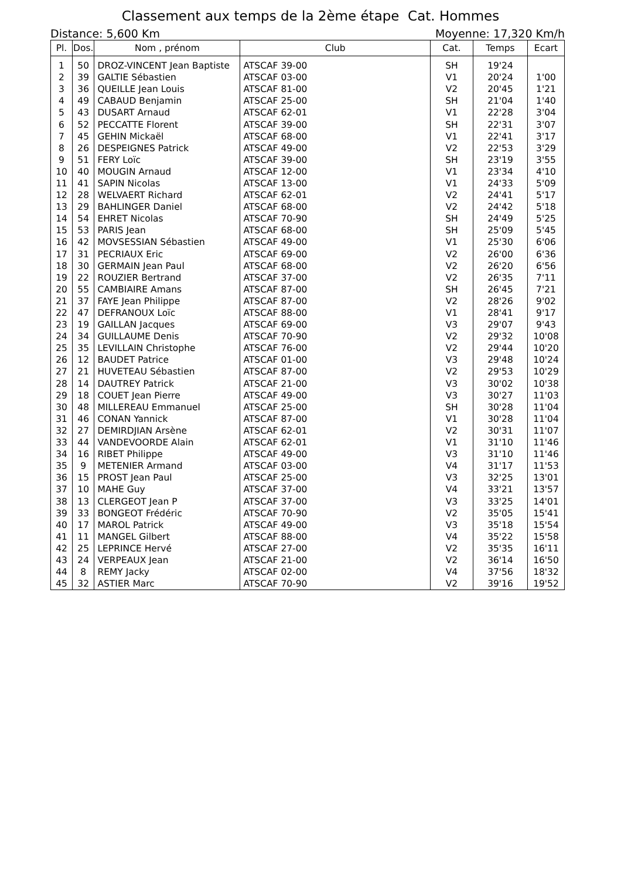Classement aux temps de la 2ème étape Cat. Hommes
Distance: 5,600 Km Moyenne: 17,320 Km/h
| Pl. | Dos. | Nom , prénom | Club | Cat. | Temps | Ecart |
| --- | --- | --- | --- | --- | --- | --- |
| 1 | 50 | DROZ-VINCENT Jean Baptiste | ATSCAF 39-00 | SH | 19'24 | |
| 2 | 39 | GALTIE Sébastien | ATSCAF 03-00 | V1 | 20'24 | 1'00 |
| 3 | 36 | QUEILLE Jean Louis | ATSCAF 81-00 | V2 | 20'45 | 1'21 |
| 4 | 49 | CABAUD Benjamin | ATSCAF 25-00 | SH | 21'04 | 1'40 |
| 5 | 43 | DUSART Arnaud | ATSCAF 62-01 | V1 | 22'28 | 3'04 |
| 6 | 52 | PECCATTE Florent | ATSCAF 39-00 | SH | 22'31 | 3'07 |
| 7 | 45 | GEHIN Mickaël | ATSCAF 68-00 | V1 | 22'41 | 3'17 |
| 8 | 26 | DESPEIGNES Patrick | ATSCAF 49-00 | V2 | 22'53 | 3'29 |
| 9 | 51 | FERY Loïc | ATSCAF 39-00 | SH | 23'19 | 3'55 |
| 10 | 40 | MOUGIN Arnaud | ATSCAF 12-00 | V1 | 23'34 | 4'10 |
| 11 | 41 | SAPIN Nicolas | ATSCAF 13-00 | V1 | 24'33 | 5'09 |
| 12 | 28 | WELVAERT Richard | ATSCAF 62-01 | V2 | 24'41 | 5'17 |
| 13 | 29 | BAHLINGER Daniel | ATSCAF 68-00 | V2 | 24'42 | 5'18 |
| 14 | 54 | EHRET Nicolas | ATSCAF 70-90 | SH | 24'49 | 5'25 |
| 15 | 53 | PARIS Jean | ATSCAF 68-00 | SH | 25'09 | 5'45 |
| 16 | 42 | MOVSESSIAN Sébastien | ATSCAF 49-00 | V1 | 25'30 | 6'06 |
| 17 | 31 | PECRIAUX Eric | ATSCAF 69-00 | V2 | 26'00 | 6'36 |
| 18 | 30 | GERMAIN Jean Paul | ATSCAF 68-00 | V2 | 26'20 | 6'56 |
| 19 | 22 | ROUZIER Bertrand | ATSCAF 37-00 | V2 | 26'35 | 7'11 |
| 20 | 55 | CAMBIAIRE Amans | ATSCAF 87-00 | SH | 26'45 | 7'21 |
| 21 | 37 | FAYE Jean Philippe | ATSCAF 87-00 | V2 | 28'26 | 9'02 |
| 22 | 47 | DEFRANOUX Loïc | ATSCAF 88-00 | V1 | 28'41 | 9'17 |
| 23 | 19 | GAILLAN Jacques | ATSCAF 69-00 | V3 | 29'07 | 9'43 |
| 24 | 34 | GUILLAUME Denis | ATSCAF 70-90 | V2 | 29'32 | 10'08 |
| 25 | 35 | LEVILLAIN Christophe | ATSCAF 76-00 | V2 | 29'44 | 10'20 |
| 26 | 12 | BAUDET Patrice | ATSCAF 01-00 | V3 | 29'48 | 10'24 |
| 27 | 21 | HUVETEAU Sébastien | ATSCAF 87-00 | V2 | 29'53 | 10'29 |
| 28 | 14 | DAUTREY Patrick | ATSCAF 21-00 | V3 | 30'02 | 10'38 |
| 29 | 18 | COUET Jean Pierre | ATSCAF 49-00 | V3 | 30'27 | 11'03 |
| 30 | 48 | MILLEREAU Emmanuel | ATSCAF 25-00 | SH | 30'28 | 11'04 |
| 31 | 46 | CONAN Yannick | ATSCAF 87-00 | V1 | 30'28 | 11'04 |
| 32 | 27 | DEMIRDJIAN Arsène | ATSCAF 62-01 | V2 | 30'31 | 11'07 |
| 33 | 44 | VANDEVOORDE Alain | ATSCAF 62-01 | V1 | 31'10 | 11'46 |
| 34 | 16 | RIBET Philippe | ATSCAF 49-00 | V3 | 31'10 | 11'46 |
| 35 | 9 | METENIER Armand | ATSCAF 03-00 | V4 | 31'17 | 11'53 |
| 36 | 15 | PROST Jean Paul | ATSCAF 25-00 | V3 | 32'25 | 13'01 |
| 37 | 10 | MAHE Guy | ATSCAF 37-00 | V4 | 33'21 | 13'57 |
| 38 | 13 | CLERGEOT Jean P | ATSCAF 37-00 | V3 | 33'25 | 14'01 |
| 39 | 33 | BONGEOT Frédéric | ATSCAF 70-90 | V2 | 35'05 | 15'41 |
| 40 | 17 | MAROL Patrick | ATSCAF 49-00 | V3 | 35'18 | 15'54 |
| 41 | 11 | MANGEL Gilbert | ATSCAF 88-00 | V4 | 35'22 | 15'58 |
| 42 | 25 | LEPRINCE Hervé | ATSCAF 27-00 | V2 | 35'35 | 16'11 |
| 43 | 24 | VERPEAUX Jean | ATSCAF 21-00 | V2 | 36'14 | 16'50 |
| 44 | 8 | REMY Jacky | ATSCAF 02-00 | V4 | 37'56 | 18'32 |
| 45 | 32 | ASTIER Marc | ATSCAF 70-90 | V2 | 39'16 | 19'52 |